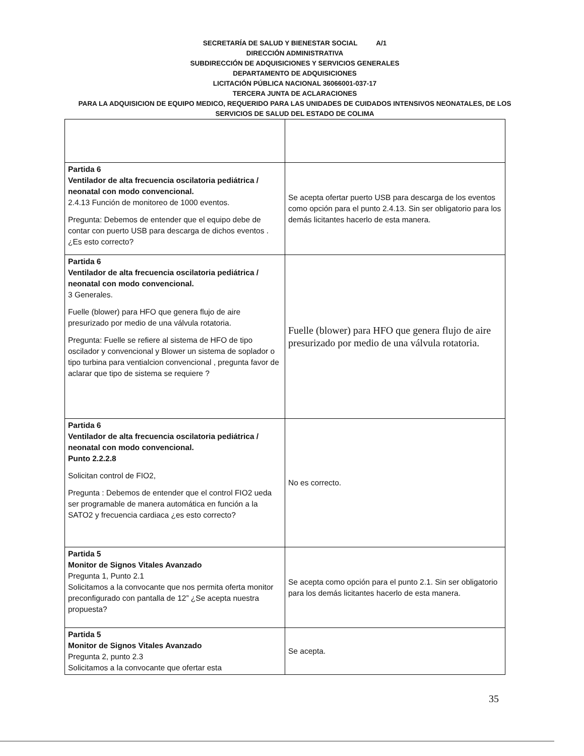SECRETARÍA DE SALUD Y BIENESTAR SOCIAL A/1
DIRECCIÓN ADMINISTRATIVA
SUBDIRECCIÓN DE ADQUISICIONES Y SERVICIOS GENERALES
DEPARTAMENTO DE ADQUISICIONES
LICITACIÓN PÚBLICA NACIONAL 36066001-037-17
TERCERA JUNTA DE ACLARACIONES
PARA LA ADQUISICION DE EQUIPO MEDICO, REQUERIDO PARA LAS UNIDADES DE CUIDADOS INTENSIVOS NEONATALES, DE LOS SERVICIOS DE SALUD DEL ESTADO DE COLIMA
| Partida 6 Ventilador de alta frecuencia oscilatoria pediátrica / neonatal con modo convencional. 2.4.13 Función de monitoreo de 1000 eventos. Pregunta: Debemos de entender que el equipo debe de contar con puerto USB para descarga de dichos eventos . ¿Es esto correcto? | Se acepta ofertar puerto USB para descarga de los eventos como opción para el punto 2.4.13. Sin ser obligatorio para los demás licitantes hacerlo de esta manera. |
| Partida 6 Ventilador de alta frecuencia oscilatoria pediátrica / neonatal con modo convencional. 3 Generales. Fuelle (blower) para HFO que genera flujo de aire presurizado por medio de una válvula rotatoria. Pregunta: Fuelle se refiere al sistema de HFO de tipo oscilador y convencional y Blower un sistema de soplador o tipo turbina para ventialcion convencional , pregunta favor de aclarar que tipo de sistema se requiere ? | Fuelle (blower) para HFO que genera flujo de aire presurizado por medio de una válvula rotatoria. |
| Partida 6 Ventilador de alta frecuencia oscilatoria pediátrica / neonatal con modo convencional. Punto 2.2.2.8 Solicitan control de FIO2, Pregunta : Debemos de entender que el control FIO2 ueda ser programable de manera automática en función a la SATO2 y frecuencia cardiaca ¿es esto correcto? | No es correcto. |
| Partida 5 Monitor de Signos Vitales Avanzado Pregunta 1, Punto 2.1 Solicitamos a la convocante que nos permita oferta monitor preconfigurado con pantalla de 12” ¿Se acepta nuestra propuesta? | Se acepta como opción para el punto 2.1. Sin ser obligatorio para los demás licitantes hacerlo de esta manera. |
| Partida 5 Monitor de Signos Vitales Avanzado Pregunta 2, punto 2.3 Solicitamos a la convocante que ofertar esta | Se acepta. |
35